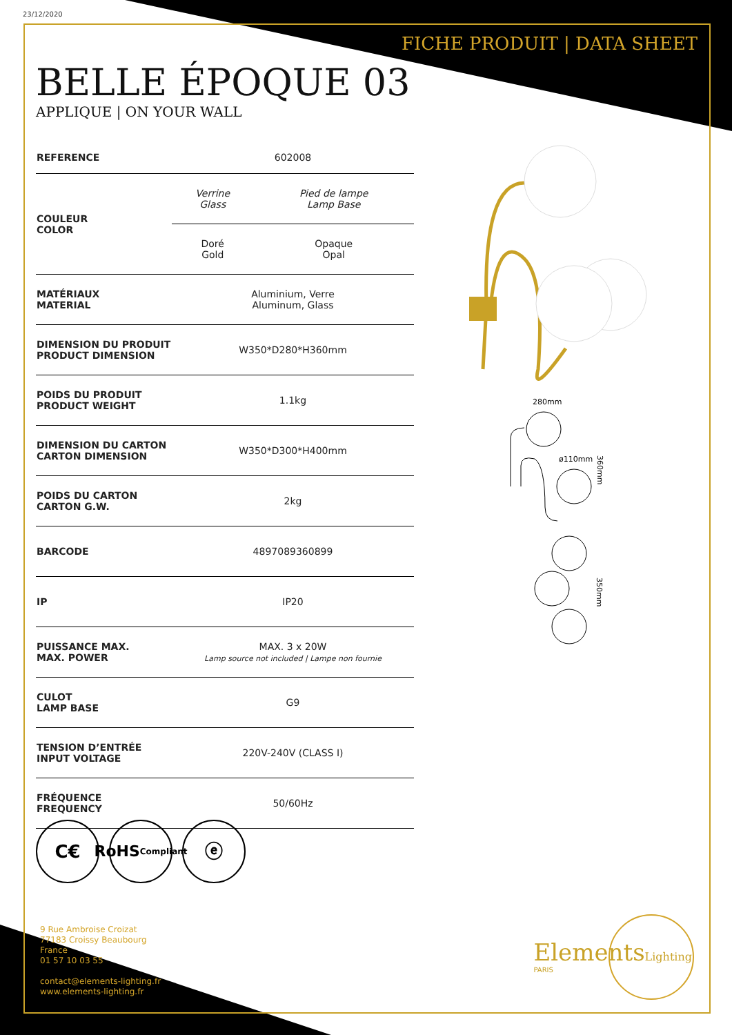23/12/2020
FICHE PRODUIT | DATA SHEET
BELLE ÉPOQUE 03
APPLIQUE | ON YOUR WALL
| REFERENCE | 602008 | |
| COULEUR COLOR | Verrine Glass | Pied de lampe Lamp Base |
| | Doré Gold | Opaque Opal |
| MATÉRIAUX MATERIAL | Aluminium, Verre Aluminum, Glass | |
| DIMENSION DU PRODUIT PRODUCT DIMENSION | W350*D280*H360mm | |
| POIDS DU PRODUIT PRODUCT WEIGHT | 1.1kg | |
| DIMENSION DU CARTON CARTON DIMENSION | W350*D300*H400mm | |
| POIDS DU CARTON CARTON G.W. | 2kg | |
| BARCODE | 4897089360899 | |
| IP | IP20 | |
| PUISSANCE MAX. MAX. POWER | MAX. 3 x 20W Lamp source not included / Lampe non fournie | |
| CULOT LAMP BASE | G9 | |
| TENSION D’ENTRÉE INPUT VOLTAGE | 220V-240V (CLASS I) | |
| FRÉQUENCE FREQUENCY | 50/60Hz | |
280mm
ø110mm
360mm
350mm
C€
RoHS
Compliant
ⓔ
9 Rue Ambroise Croizat
77183 Croissy Beaubourg
France
01 57 10 03 55
contact@elements-lighting.fr
www.elements-lighting.fr
ElementsLighting
PARIS